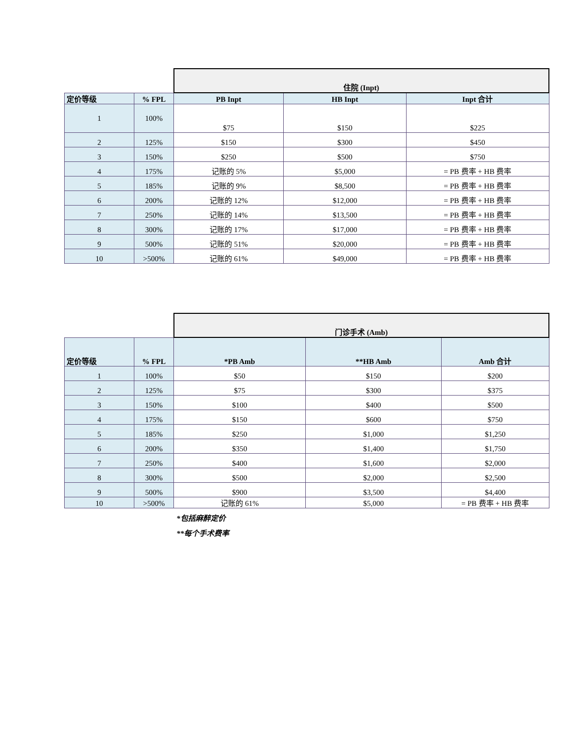| | | 住院 (Inpt) | | |
| 定价等级 | % FPL | PB Inpt | HB Inpt | Inpt 合计 |
| 1 | 100% | $75 | $150 | $225 |
| 2 | 125% | $150 | $300 | $450 |
| 3 | 150% | $250 | $500 | $750 |
| 4 | 175% | 记账的 5% | $5,000 | = PB 费率 + HB 费率 |
| 5 | 185% | 记账的 9% | $8,500 | = PB 费率 + HB 费率 |
| 6 | 200% | 记账的 12% | $12,000 | = PB 费率 + HB 费率 |
| 7 | 250% | 记账的 14% | $13,500 | = PB 费率 + HB 费率 |
| 8 | 300% | 记账的 17% | $17,000 | = PB 费率 + HB 费率 |
| 9 | 500% | 记账的 51% | $20,000 | = PB 费率 + HB 费率 |
| 10 | >500% | 记账的 61% | $49,000 | = PB 费率 + HB 费率 |
| | | 门诊手术 (Amb) | | |
| 定价等级 | % FPL | *PB Amb | **HB Amb | Amb 合计 |
| 1 | 100% | $50 | $150 | $200 |
| 2 | 125% | $75 | $300 | $375 |
| 3 | 150% | $100 | $400 | $500 |
| 4 | 175% | $150 | $600 | $750 |
| 5 | 185% | $250 | $1,000 | $1,250 |
| 6 | 200% | $350 | $1,400 | $1,750 |
| 7 | 250% | $400 | $1,600 | $2,000 |
| 8 | 300% | $500 | $2,000 | $2,500 |
| 9 | 500% | $900 | $3,500 | $4,400 |
| 10 | >500% | 记账的 61% | $5,000 | = PB 费率 + HB 费率 |
*包括麻醉定价
**每个手术费率